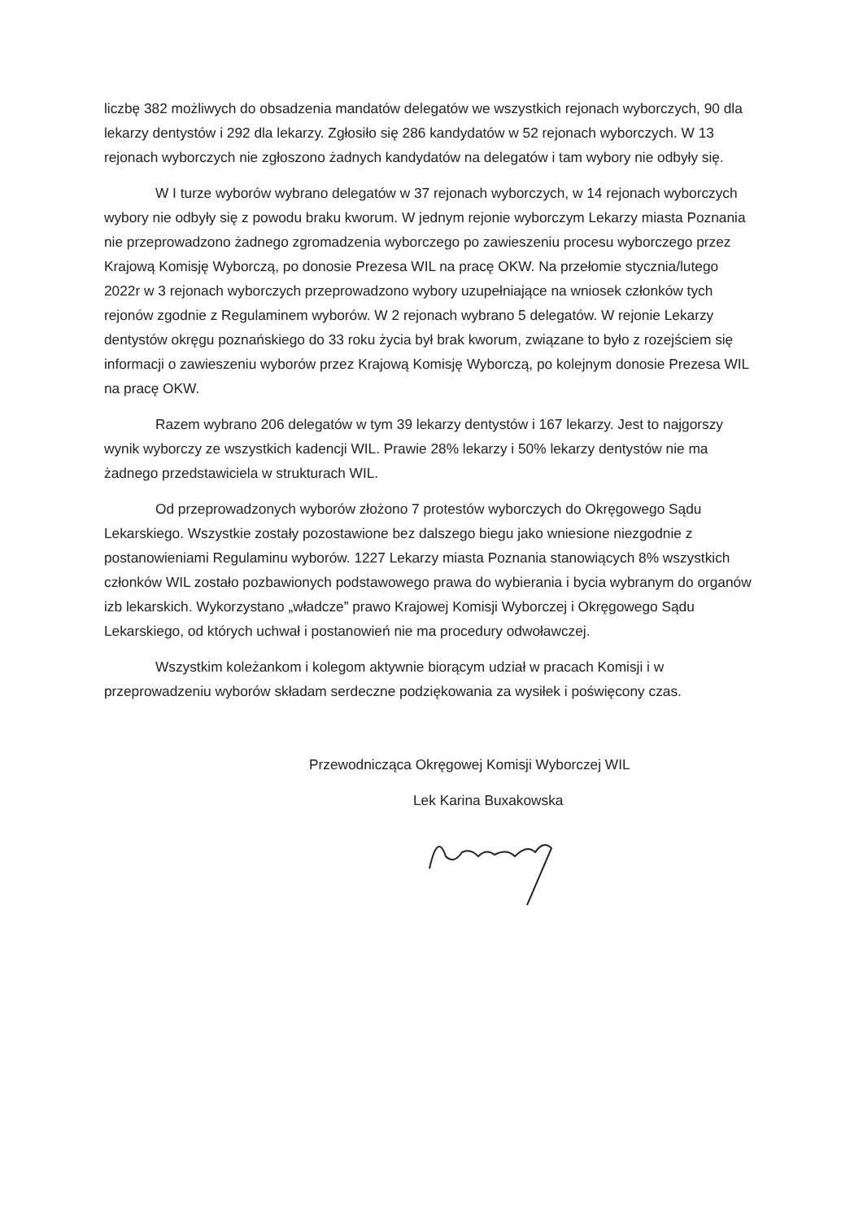liczbę 382 możliwych do obsadzenia mandatów delegatów we wszystkich rejonach wyborczych, 90 dla lekarzy dentystów i 292 dla lekarzy. Zgłosiło się 286 kandydatów w 52 rejonach wyborczych. W 13 rejonach wyborczych nie zgłoszono żadnych kandydatów na delegatów i tam wybory nie odbyły się.
W I turze wyborów wybrano delegatów w 37 rejonach wyborczych, w 14 rejonach wyborczych wybory nie odbyły się z powodu braku kworum. W jednym rejonie wyborczym Lekarzy miasta Poznania nie przeprowadzono żadnego zgromadzenia wyborczego po zawieszeniu procesu wyborczego przez Krajową Komisję Wyborczą, po donosie Prezesa WIL na pracę OKW. Na przełomie stycznia/lutego 2022r w 3 rejonach wyborczych przeprowadzono wybory uzupełniające na wniosek członków tych rejonów zgodnie z Regulaminem wyborów. W 2 rejonach wybrano 5 delegatów. W rejonie Lekarzy dentystów okręgu poznańskiego do 33 roku życia był brak kworum, związane to było z rozejściem się informacji o zawieszeniu wyborów przez Krajową Komisję Wyborczą, po kolejnym donosie Prezesa WIL na pracę OKW.
Razem wybrano 206 delegatów w tym 39 lekarzy dentystów i 167 lekarzy. Jest to najgorszy wynik wyborczy ze wszystkich kadencji WIL. Prawie 28% lekarzy i 50% lekarzy dentystów nie ma żadnego przedstawiciela w strukturach WIL.
Od przeprowadzonych wyborów złożono 7 protestów wyborczych do Okręgowego Sądu Lekarskiego. Wszystkie zostały pozostawione bez dalszego biegu jako wniesione niezgodnie z postanowieniami Regulaminu wyborów. 1227 Lekarzy miasta Poznania stanowiących 8% wszystkich członków WIL zostało pozbawionych podstawowego prawa do wybierania i bycia wybranym do organów izb lekarskich. Wykorzystano „władcze” prawo Krajowej Komisji Wyborczej i Okręgowego Sądu Lekarskiego, od których uchwał i postanowień nie ma procedury odwoławczej.
Wszystkim koleżankom i kolegom aktywnie biorącym udział w pracach Komisji i w przeprowadzeniu wyborów składam serdeczne podziękowania za wysiłek i poświęcony czas.
Przewodnicząca Okręgowej Komisji Wyborczej WIL
Lek Karina Buxakowska